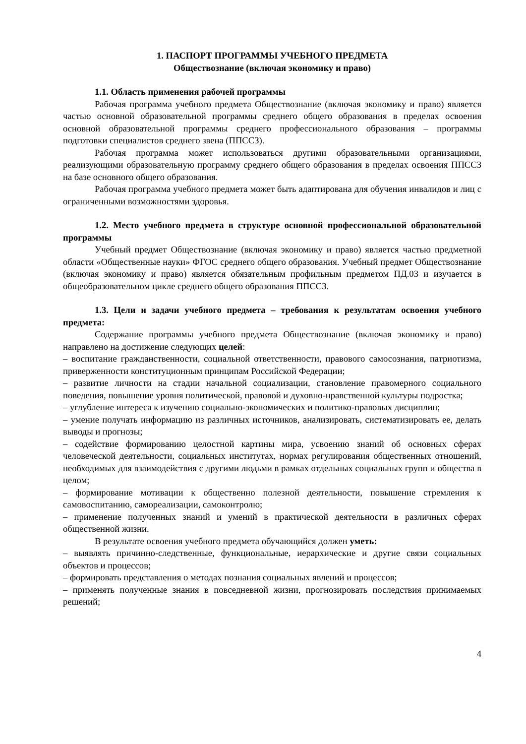1. ПАСПОРТ ПРОГРАММЫ УЧЕБНОГО ПРЕДМЕТА
Обществознание (включая экономику и право)
1.1. Область применения рабочей программы
Рабочая программа учебного предмета Обществознание (включая экономику и право) является частью основной образовательной программы среднего общего образования в пределах освоения основной образовательной программы среднего профессионального образования – программы подготовки специалистов среднего звена (ППССЗ).
Рабочая программа может использоваться другими образовательными организациями, реализующими образовательную программу среднего общего образования в пределах освоения ППССЗ на базе основного общего образования.
Рабочая программа учебного предмета может быть адаптирована для обучения инвалидов и лиц с ограниченными возможностями здоровья.
1.2. Место учебного предмета в структуре основной профессиональной образовательной программы
Учебный предмет Обществознание (включая экономику и право) является частью предметной области «Общественные науки» ФГОС среднего общего образования. Учебный предмет Обществознание (включая экономику и право) является обязательным профильным предметом ПД.03 и изучается в общеобразовательном цикле среднего общего образования ППССЗ.
1.3. Цели и задачи учебного предмета – требования к результатам освоения учебного предмета:
Содержание программы учебного предмета Обществознание (включая экономику и право) направлено на достижение следующих целей:
– воспитание гражданственности, социальной ответственности, правового самосознания, патриотизма, приверженности конституционным принципам Российской Федерации;
– развитие личности на стадии начальной социализации, становление правомерного социального поведения, повышение уровня политической, правовой и духовно-нравственной культуры подростка;
– углубление интереса к изучению социально-экономических и политико-правовых дисциплин;
– умение получать информацию из различных источников, анализировать, систематизировать ее, делать выводы и прогнозы;
– содействие формированию целостной картины мира, усвоению знаний об основных сферах человеческой деятельности, социальных институтах, нормах регулирования общественных отношений, необходимых для взаимодействия с другими людьми в рамках отдельных социальных групп и общества в целом;
– формирование мотивации к общественно полезной деятельности, повышение стремления к самовоспитанию, самореализации, самоконтролю;
– применение полученных знаний и умений в практической деятельности в различных сферах общественной жизни.
В результате освоения учебного предмета обучающийся должен уметь:
– выявлять причинно-следственные, функциональные, иерархические и другие связи социальных объектов и процессов;
– формировать представления о методах познания социальных явлений и процессов;
– применять полученные знания в повседневной жизни, прогнозировать последствия принимаемых решений;
4